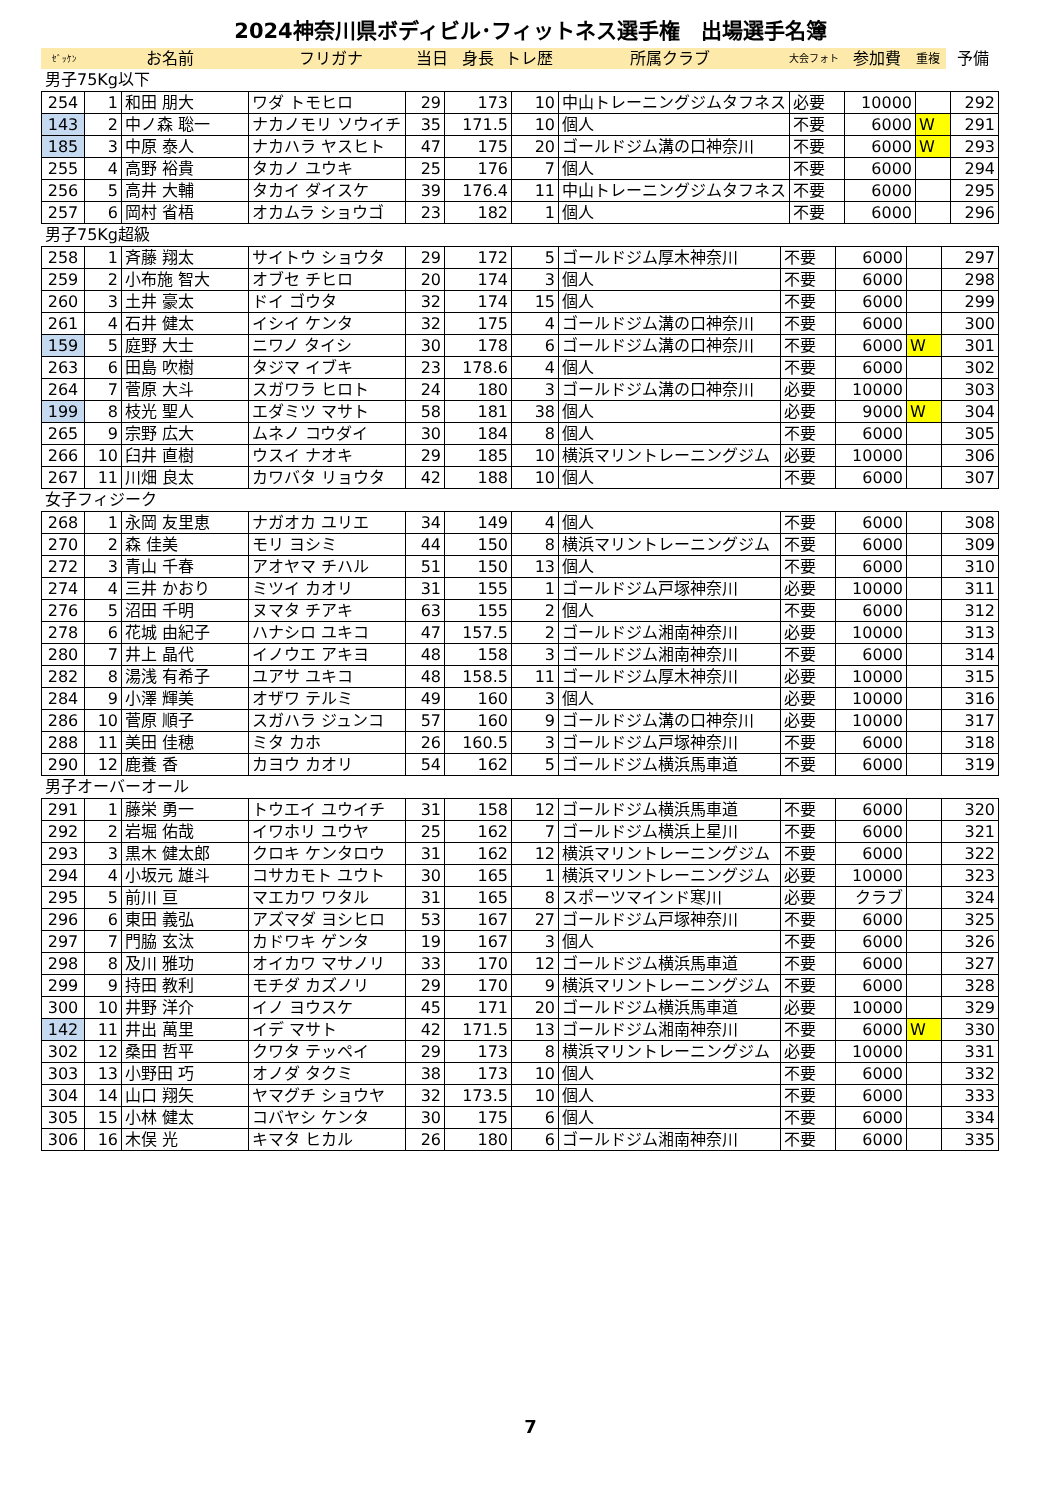2024神奈川県ボディビル･フィットネス選手権　出場選手名簿
| ｾﾞｯｹﾝ | お名前 | フリガナ | 当日 | 身長 | トレ歴 | 所属クラブ | 大会フォト | 参加費 | 重複 | 予備 |
| --- | --- | --- | --- | --- | --- | --- | --- | --- | --- | --- |
男子75Kg以下
| 254 | 1 | 和田 朋大 | ワダ トモヒロ | 29 | 173 | 10 | 中山トレーニングジムタフネス | 必要 | 10000 | | 292 |
| 143 | 2 | 中ノ森 聡一 | ナカノモリ ソウイチ | 35 | 171.5 | 10 | 個人 | 不要 | 6000 | W | 291 |
| 185 | 3 | 中原 泰人 | ナカハラ ヤスヒト | 47 | 175 | 20 | ゴールドジム溝の口神奈川 | 不要 | 6000 | W | 293 |
| 255 | 4 | 高野 裕貴 | タカノ ユウキ | 25 | 176 | 7 | 個人 | 不要 | 6000 | | 294 |
| 256 | 5 | 高井 大輔 | タカイ ダイスケ | 39 | 176.4 | 11 | 中山トレーニングジムタフネス | 不要 | 6000 | | 295 |
| 257 | 6 | 岡村 省梧 | オカムラ ショウゴ | 23 | 182 | 1 | 個人 | 不要 | 6000 | | 296 |
男子75Kg超級
| 258 | 1 | 斉藤 翔太 | サイトウ ショウタ | 29 | 172 | 5 | ゴールドジム厚木神奈川 | 不要 | 6000 | | 297 |
| 259 | 2 | 小布施 智大 | オブセ チヒロ | 20 | 174 | 3 | 個人 | 不要 | 6000 | | 298 |
| 260 | 3 | 土井 豪太 | ドイ ゴウタ | 32 | 174 | 15 | 個人 | 不要 | 6000 | | 299 |
| 261 | 4 | 石井 健太 | イシイ ケンタ | 32 | 175 | 4 | ゴールドジム溝の口神奈川 | 不要 | 6000 | | 300 |
| 159 | 5 | 庭野 大士 | ニワノ タイシ | 30 | 178 | 6 | ゴールドジム溝の口神奈川 | 不要 | 6000 | W | 301 |
| 263 | 6 | 田島 吹樹 | タジマ イブキ | 23 | 178.6 | 4 | 個人 | 不要 | 6000 | | 302 |
| 264 | 7 | 菅原 大斗 | スガワラ ヒロト | 24 | 180 | 3 | ゴールドジム溝の口神奈川 | 必要 | 10000 | | 303 |
| 199 | 8 | 枝光 聖人 | エダミツ マサト | 58 | 181 | 38 | 個人 | 必要 | 9000 | W | 304 |
| 265 | 9 | 宗野 広大 | ムネノ コウダイ | 30 | 184 | 8 | 個人 | 不要 | 6000 | | 305 |
| 266 | 10 | 臼井 直樹 | ウスイ ナオキ | 29 | 185 | 10 | 横浜マリントレーニングジム | 必要 | 10000 | | 306 |
| 267 | 11 | 川畑 良太 | カワバタ リョウタ | 42 | 188 | 10 | 個人 | 不要 | 6000 | | 307 |
女子フィジーク
| 268 | 1 | 永岡 友里恵 | ナガオカ ユリエ | 34 | 149 | 4 | 個人 | 不要 | 6000 | | 308 |
| 270 | 2 | 森 佳美 | モリ ヨシミ | 44 | 150 | 8 | 横浜マリントレーニングジム | 不要 | 6000 | | 309 |
| 272 | 3 | 青山 千春 | アオヤマ チハル | 51 | 150 | 13 | 個人 | 不要 | 6000 | | 310 |
| 274 | 4 | 三井 かおり | ミツイ カオリ | 31 | 155 | 1 | ゴールドジム戸塚神奈川 | 必要 | 10000 | | 311 |
| 276 | 5 | 沼田 千明 | ヌマタ チアキ | 63 | 155 | 2 | 個人 | 不要 | 6000 | | 312 |
| 278 | 6 | 花城 由紀子 | ハナシロ ユキコ | 47 | 157.5 | 2 | ゴールドジム湘南神奈川 | 必要 | 10000 | | 313 |
| 280 | 7 | 井上 晶代 | イノウエ アキヨ | 48 | 158 | 3 | ゴールドジム湘南神奈川 | 不要 | 6000 | | 314 |
| 282 | 8 | 湯浅 有希子 | ユアサ ユキコ | 48 | 158.5 | 11 | ゴールドジム厚木神奈川 | 必要 | 10000 | | 315 |
| 284 | 9 | 小澤 輝美 | オザワ テルミ | 49 | 160 | 3 | 個人 | 必要 | 10000 | | 316 |
| 286 | 10 | 菅原 順子 | スガハラ ジュンコ | 57 | 160 | 9 | ゴールドジム溝の口神奈川 | 必要 | 10000 | | 317 |
| 288 | 11 | 美田 佳穂 | ミタ カホ | 26 | 160.5 | 3 | ゴールドジム戸塚神奈川 | 不要 | 6000 | | 318 |
| 290 | 12 | 鹿養 香 | カヨウ カオリ | 54 | 162 | 5 | ゴールドジム横浜馬車道 | 不要 | 6000 | | 319 |
男子オーバーオール
| 291 | 1 | 藤栄 勇一 | トウエイ ユウイチ | 31 | 158 | 12 | ゴールドジム横浜馬車道 | 不要 | 6000 | | 320 |
| 292 | 2 | 岩堀 佑哉 | イワホリ ユウヤ | 25 | 162 | 7 | ゴールドジム横浜上星川 | 不要 | 6000 | | 321 |
| 293 | 3 | 黒木 健太郎 | クロキ ケンタロウ | 31 | 162 | 12 | 横浜マリントレーニングジム | 不要 | 6000 | | 322 |
| 294 | 4 | 小坂元 雄斗 | コサカモト ユウト | 30 | 165 | 1 | 横浜マリントレーニングジム | 必要 | 10000 | | 323 |
| 295 | 5 | 前川 亘 | マエカワ ワタル | 31 | 165 | 8 | スポーツマインド寒川 | 必要 | クラブ | | 324 |
| 296 | 6 | 東田 義弘 | アズマダ ヨシヒロ | 53 | 167 | 27 | ゴールドジム戸塚神奈川 | 不要 | 6000 | | 325 |
| 297 | 7 | 門脇 玄汰 | カドワキ ゲンタ | 19 | 167 | 3 | 個人 | 不要 | 6000 | | 326 |
| 298 | 8 | 及川 雅功 | オイカワ マサノリ | 33 | 170 | 12 | ゴールドジム横浜馬車道 | 不要 | 6000 | | 327 |
| 299 | 9 | 持田 教利 | モチダ カズノリ | 29 | 170 | 9 | 横浜マリントレーニングジム | 不要 | 6000 | | 328 |
| 300 | 10 | 井野 洋介 | イノ ヨウスケ | 45 | 171 | 20 | ゴールドジム横浜馬車道 | 必要 | 10000 | | 329 |
| 142 | 11 | 井出 萬里 | イデ マサト | 42 | 171.5 | 13 | ゴールドジム湘南神奈川 | 不要 | 6000 | W | 330 |
| 302 | 12 | 桑田 哲平 | クワタ テッペイ | 29 | 173 | 8 | 横浜マリントレーニングジム | 必要 | 10000 | | 331 |
| 303 | 13 | 小野田 巧 | オノダ タクミ | 38 | 173 | 10 | 個人 | 不要 | 6000 | | 332 |
| 304 | 14 | 山口 翔矢 | ヤマグチ ショウヤ | 32 | 173.5 | 10 | 個人 | 不要 | 6000 | | 333 |
| 305 | 15 | 小林 健太 | コバヤシ ケンタ | 30 | 175 | 6 | 個人 | 不要 | 6000 | | 334 |
| 306 | 16 | 木俣 光 | キマタ ヒカル | 26 | 180 | 6 | ゴールドジム湘南神奈川 | 不要 | 6000 | | 335 |
7